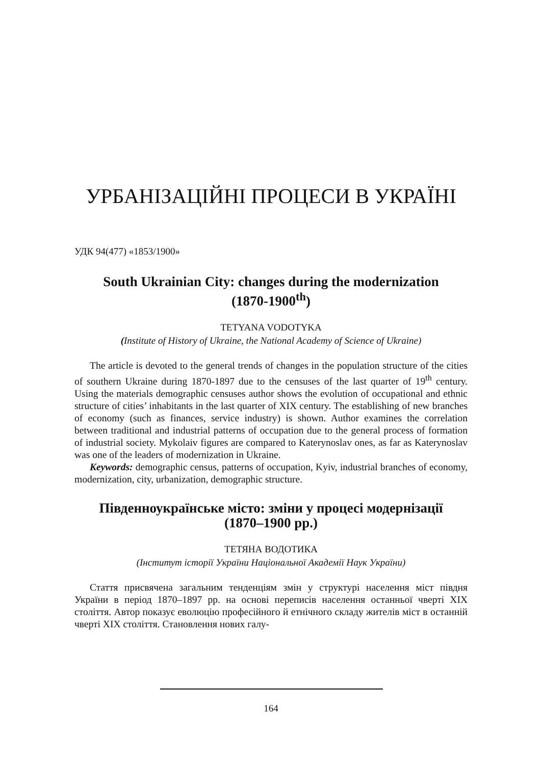УРБАНІЗАЦІЙНІ ПРОЦЕСИ В УКРАЇНІ
УДК 94(477) «1853/1900»
South Ukrainian City: changes during the modernization
(1870-1900<sup>th</sup>)
TETYANA VODOTYKA
(Institute of History of Ukraine, the National Academy of Science of Ukraine)
The article is devoted to the general trends of changes in the population structure of the cities of southern Ukraine during 1870-1897 due to the censuses of the last quarter of 19<sup>th</sup> century. Using the materials demographic censuses author shows the evolution of occupational and ethnic structure of cities’ inhabitants in the last quarter of XIX century. The establishing of new branches of economy (such as finances, service industry) is shown. Author examines the correlation between traditional and industrial patterns of occupation due to the general process of formation of industrial society. Mykolaiv figures are compared to Katerynoslav ones, as far as Katerynoslav was one of the leaders of modernization in Ukraine.
Keywords: demographic census, patterns of occupation, Kyiv, industrial branches of economy, modernization, city, urbanization, demographic structure.
Південноукраїнське місто: зміни у процесі модернізації
(1870–1900 рр.)
ТЕТЯНА ВОДОТИКА
(Інститут історії України Національної Академії Наук України)
Стаття присвячена загальним тенденціям змін у структурі населення міст півдня України в період 1870–1897 рр. на основі переписів населення останньої чверті XIX століття. Автор показує еволюцію професійного й етнічного складу жителів міст в останній чверті XIX століття. Становлення нових галу-
164